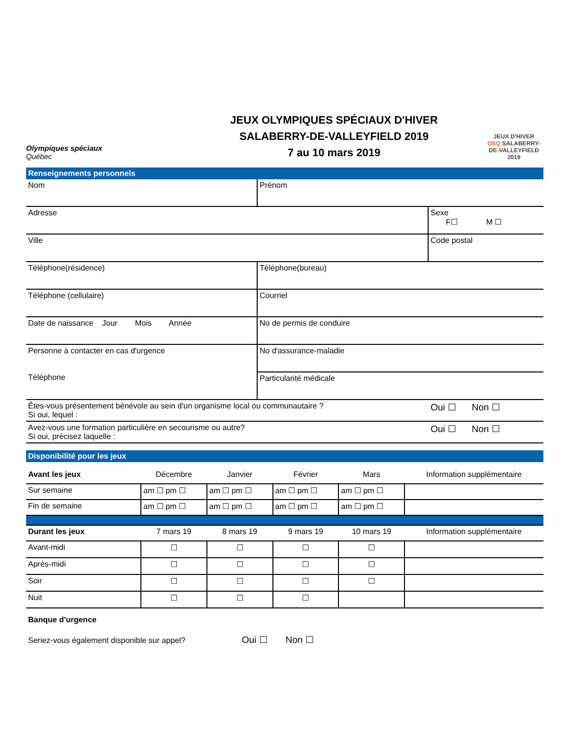Olympiques spéciaux
Québec
JEUX OLYMPIQUES SPÉCIAUX D'HIVER
SALABERRY-DE-VALLEYFIELD 2019
7 au 10 mars 2019
JEUX D'HIVER
OSQ SALABERRY-DE-VALLEYFIELD 2019
Renseignements personnels
| Nom | Prénom |
| Adresse | Sexe F☐ M ☐ |
| Ville | Code postal |
| Téléphone(résidence) | Téléphone(bureau) |
| Téléphone (cellulaire) | Courriel |
| Date de naissance Jour Mois Année | No de permis de conduire |
| Personne à contacter en cas d'urgence Téléphone | No d'assurance-maladie |
| | Particularité médicale |
| Êtes-vous présentement bénévole au sein d'un organisme local ou communautaire ? Si oui, lequel : | Oui ☐ Non ☐ |
| Avez-vous une formation particulière en secourisme ou autre? Si oui, précisez laquelle : | Oui ☐ Non ☐ |
Disponibilité pour les jeux
| Avant les jeux | Décembre | Janvier | Février | Mars | Information supplémentaire |
| Sur semaine | am ☐ pm ☐ | am ☐ pm ☐ | am ☐ pm ☐ | am ☐ pm ☐ | |
| Fin de semaine | am ☐ pm ☐ | am ☐ pm ☐ | am ☐ pm ☐ | am ☐ pm ☐ | |
| Durant les jeux | 7 mars 19 | 8 mars 19 | 9 mars 19 | 10 mars 19 | Information supplémentaire |
| Avant-midi | ☐ | ☐ | ☐ | ☐ | |
| Après-midi | ☐ | ☐ | ☐ | ☐ | |
| Soir | ☐ | ☐ | ☐ | ☐ | |
| Nuit | ☐ | ☐ | ☐ | | |
Banque d'urgence
Seriez-vous également disponible sur appel? Oui ☐ Non ☐